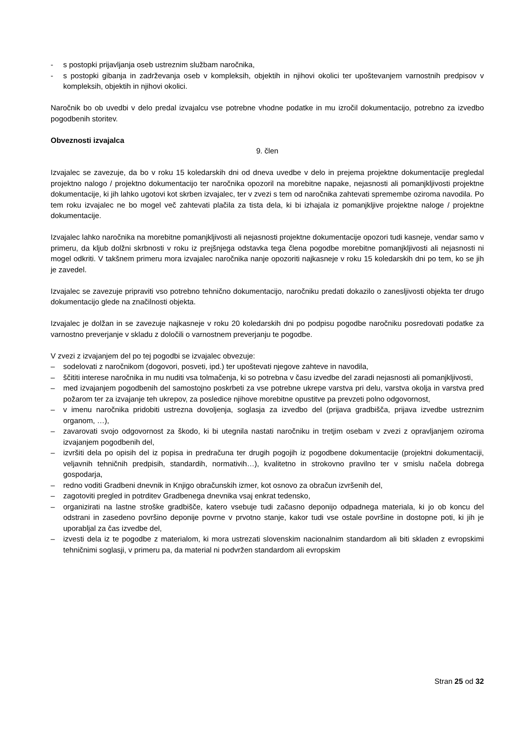- s postopki prijavljanja oseb ustreznim službam naročnika,
- s postopki gibanja in zadrževanja oseb v kompleksih, objektih in njihovi okolici ter upoštevanjem varnostnih predpisov v kompleksih, objektih in njihovi okolici.
Naročnik bo ob uvedbi v delo predal izvajalcu vse potrebne vhodne podatke in mu izročil dokumentacijo, potrebno za izvedbo pogodbenih storitev.
Obveznosti izvajalca
9. člen
Izvajalec se zavezuje, da bo v roku 15 koledarskih dni od dneva uvedbe v delo in prejema projektne dokumentacije pregledal projektno nalogo / projektno dokumentacijo ter naročnika opozoril na morebitne napake, nejasnosti ali pomanjkljivosti projektne dokumentacije, ki jih lahko ugotovi kot skrben izvajalec, ter v zvezi s tem od naročnika zahtevati spremembe oziroma navodila. Po tem roku izvajalec ne bo mogel več zahtevati plačila za tista dela, ki bi izhajala iz pomanjkljive projektne naloge / projektne dokumentacije.
Izvajalec lahko naročnika na morebitne pomanjkljivosti ali nejasnosti projektne dokumentacije opozori tudi kasneje, vendar samo v primeru, da kljub dolžni skrbnosti v roku iz prejšnjega odstavka tega člena pogodbe morebitne pomanjkljivosti ali nejasnosti ni mogel odkriti. V takšnem primeru mora izvajalec naročnika nanje opozoriti najkasneje v roku 15 koledarskih dni po tem, ko se jih je zavedel.
Izvajalec se zavezuje pripraviti vso potrebno tehnično dokumentacijo, naročniku predati dokazilo o zanesljivosti objekta ter drugo dokumentacijo glede na značilnosti objekta.
Izvajalec je dolžan in se zavezuje najkasneje v roku 20 koledarskih dni po podpisu pogodbe naročniku posredovati podatke za varnostno preverjanje v skladu z določili o varnostnem preverjanju te pogodbe.
V zvezi z izvajanjem del po tej pogodbi se izvajalec obvezuje:
– sodelovati z naročnikom (dogovori, posveti, ipd.) ter upoštevati njegove zahteve in navodila,
– ščititi interese naročnika in mu nuditi vsa tolmačenja, ki so potrebna v času izvedbe del zaradi nejasnosti ali pomanjkljivosti,
– med izvajanjem pogodbenih del samostojno poskrbeti za vse potrebne ukrepe varstva pri delu, varstva okolja in varstva pred požarom ter za izvajanje teh ukrepov, za posledice njihove morebitne opustitve pa prevzeti polno odgovornost,
– v imenu naročnika pridobiti ustrezna dovoljenja, soglasja za izvedbo del (prijava gradbišča, prijava izvedbe ustreznim organom, …),
– zavarovati svojo odgovornost za škodo, ki bi utegnila nastati naročniku in tretjim osebam v zvezi z opravljanjem oziroma izvajanjem pogodbenih del,
– izvršiti dela po opisih del iz popisa in predračuna ter drugih pogojih iz pogodbene dokumentacije (projektni dokumentaciji, veljavnih tehničnih predpisih, standardih, normativih…), kvalitetno in strokovno pravilno ter v smislu načela dobrega gospodarja,
– redno voditi Gradbeni dnevnik in Knjigo obračunskih izmer, kot osnovo za obračun izvršenih del,
– zagotoviti pregled in potrditev Gradbenega dnevnika vsaj enkrat tedensko,
– organizirati na lastne stroške gradbišče, katero vsebuje tudi začasno deponijo odpadnega materiala, ki jo ob koncu del odstrani in zasedeno površino deponije povrne v prvotno stanje, kakor tudi vse ostale površine in dostopne poti, ki jih je uporabljal za čas izvedbe del,
– izvesti dela iz te pogodbe z materialom, ki mora ustrezati slovenskim nacionalnim standardom ali biti skladen z evropskimi tehničnimi soglasji, v primeru pa, da material ni podvržen standardom ali evropskim
Stran 25 od 32